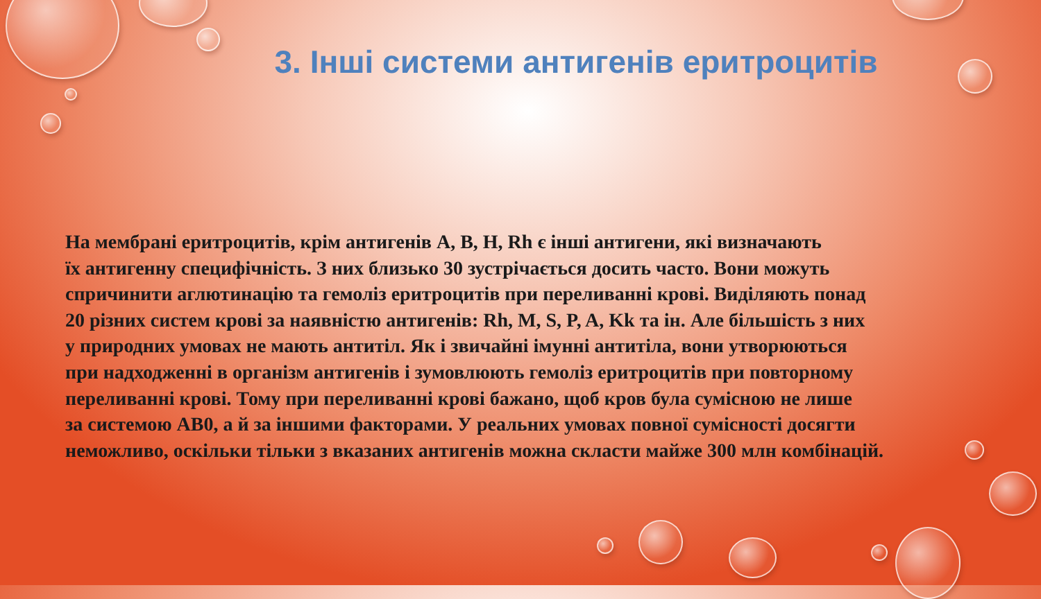3. Інші системи антигенів еритроцитів
На мембрані еритроцитів, крім антигенів A, B, H, Rh є інші антигени, які визначають
їх антигенну специфічність. З них близько 30 зустрічається досить часто. Вони можуть
спричинити аглютинацію та гемоліз еритроцитів при переливанні крові. Виділяють понад
20 різних систем крові за наявністю антигенів: Rh, M, S, P, A, Kk та ін. Але більшість з них
у природних умовах не мають антитіл. Як і звичайні імунні антитіла, вони утворюються
при надходженні в організм антигенів і зумовлюють гемоліз еритроцитів при повторному
переливанні крові. Тому при переливанні крові бажано, щоб кров була сумісною не лише
за системою AB0, а й за іншими факторами. У реальних умовах повної сумісності досягти
неможливо, оскільки тільки з вказаних антигенів можна скласти майже 300 млн комбінацій.